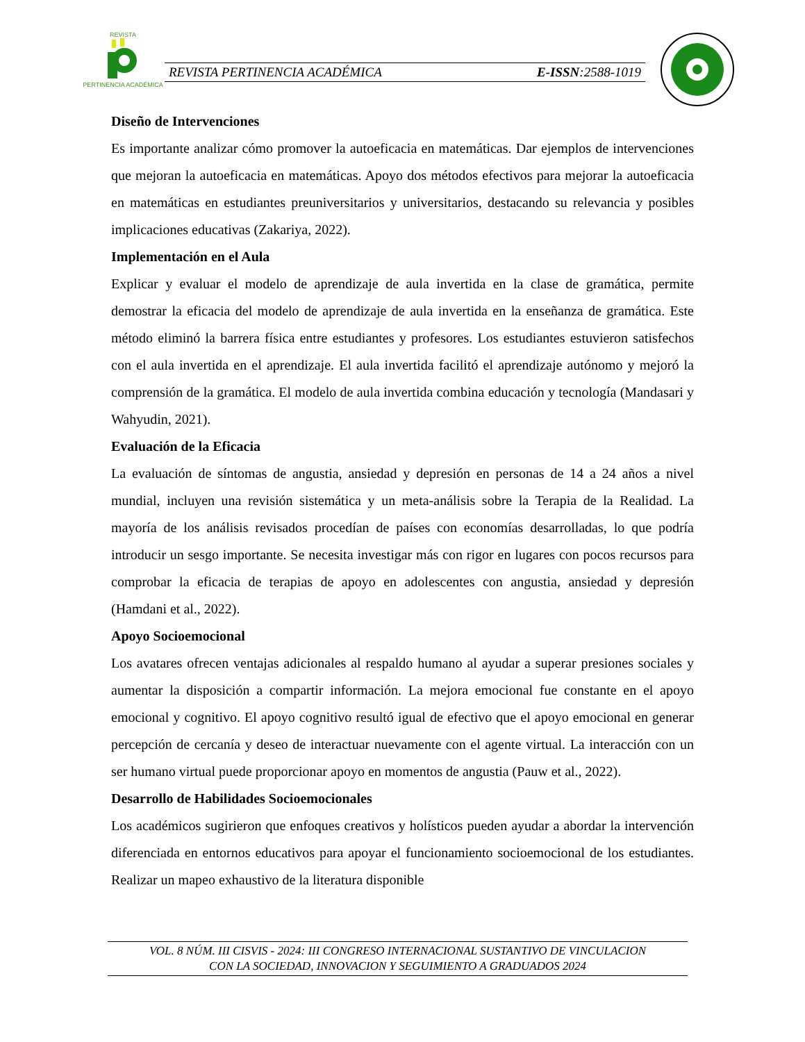REVISTA
PERTINENCIA ACADÉMICA
REVISTA PERTINENCIA ACADÉMICA E-ISSN:2588-1019
Diseño de Intervenciones
Es importante analizar cómo promover la autoeficacia en matemáticas. Dar ejemplos de intervenciones que mejoran la autoeficacia en matemáticas. Apoyo dos métodos efectivos para mejorar la autoeficacia en matemáticas en estudiantes preuniversitarios y universitarios, destacando su relevancia y posibles implicaciones educativas (Zakariya, 2022).
Implementación en el Aula
Explicar y evaluar el modelo de aprendizaje de aula invertida en la clase de gramática, permite demostrar la eficacia del modelo de aprendizaje de aula invertida en la enseñanza de gramática. Este método eliminó la barrera física entre estudiantes y profesores. Los estudiantes estuvieron satisfechos con el aula invertida en el aprendizaje. El aula invertida facilitó el aprendizaje autónomo y mejoró la comprensión de la gramática. El modelo de aula invertida combina educación y tecnología (Mandasari y Wahyudin, 2021).
Evaluación de la Eficacia
La evaluación de síntomas de angustia, ansiedad y depresión en personas de 14 a 24 años a nivel mundial, incluyen una revisión sistemática y un meta-análisis sobre la Terapia de la Realidad. La mayoría de los análisis revisados procedían de países con economías desarrolladas, lo que podría introducir un sesgo importante. Se necesita investigar más con rigor en lugares con pocos recursos para comprobar la eficacia de terapias de apoyo en adolescentes con angustia, ansiedad y depresión (Hamdani et al., 2022).
Apoyo Socioemocional
Los avatares ofrecen ventajas adicionales al respaldo humano al ayudar a superar presiones sociales y aumentar la disposición a compartir información. La mejora emocional fue constante en el apoyo emocional y cognitivo. El apoyo cognitivo resultó igual de efectivo que el apoyo emocional en generar percepción de cercanía y deseo de interactuar nuevamente con el agente virtual. La interacción con un ser humano virtual puede proporcionar apoyo en momentos de angustia (Pauw et al., 2022).
Desarrollo de Habilidades Socioemocionales
Los académicos sugirieron que enfoques creativos y holísticos pueden ayudar a abordar la intervención diferenciada en entornos educativos para apoyar el funcionamiento socioemocional de los estudiantes. Realizar un mapeo exhaustivo de la literatura disponible
VOL. 8 NÚM. III CISVIS - 2024: III CONGRESO INTERNACIONAL SUSTANTIVO DE VINCULACION
CON LA SOCIEDAD, INNOVACION Y SEGUIMIENTO A GRADUADOS 2024